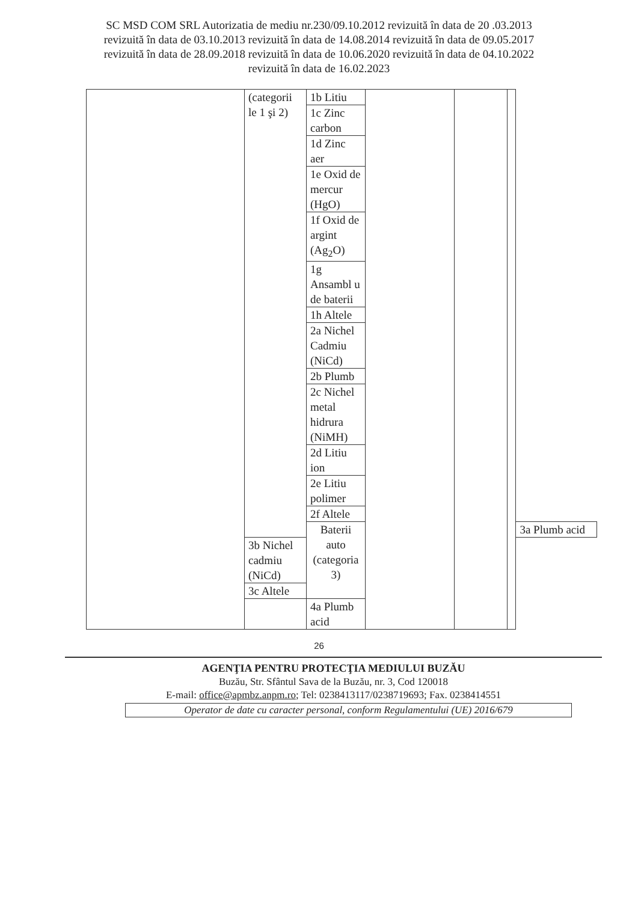SC MSD COM SRL Autorizatia de mediu nr.230/09.10.2012 revizuită în data de 20 .03.2013
revizuită în data de 03.10.2013 revizuită în data de 14.08.2014 revizuită în data de 09.05.2017
revizuită în data de 28.09.2018 revizuită în data de 10.06.2020 revizuită în data de 04.10.2022
revizuită în data de 16.02.2023
| | (categorii le 1 şi 2) | 1b Litiu | | | | |
| | | 1c Zinc carbon | | | | |
| | | 1d Zinc aer | | | | |
| | | 1e Oxid de mercur (HgO) | | | | |
| | | 1f Oxid de argint (Ag<sub>2</sub>O) | | | | |
| | | 1g Ansambl u de baterii | | | | |
| | | 1h Altele | | | | |
| | | 2a Nichel Cadmiu (NiCd) | | | | |
| | | 2b Plumb | | | | |
| | | 2c Nichel metal hidrura (NiMH) | | | | |
| | | 2d Litiu ion | | | | |
| | | 2e Litiu polimer | | | | |
| | | 2f Altele | | | | |
| | | Baterii auto (categoria 3) | | | | 3a Plumb acid |
| | 3b Nichel cadmiu (NiCd) | | | | | |
| | 3c Altele | | | | | |
| | | 4a Plumb acid | | | | |
26
AGENŢIA PENTRU PROTECŢIA MEDIULUI BUZĂU
Buzău, Str. Sfântul Sava de la Buzău, nr. 3, Cod 120018
E-mail: office@apmbz.anpm.ro; Tel: 0238413117/0238719693; Fax. 0238414551
Operator de date cu caracter personal, conform Regulamentului (UE) 2016/679